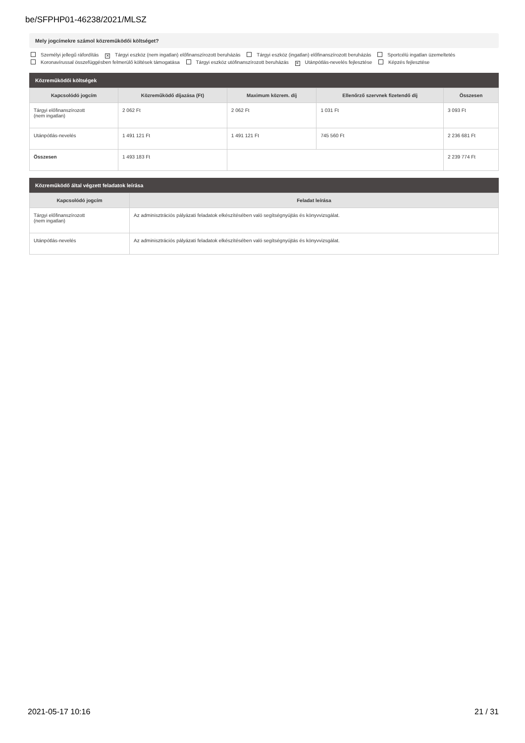be/SFPHP01-46238/2021/MLSZ
Mely jogcímekre számol közreműködői költséget?
Személyi jellegű ráfordítás ✕ Tárgyi eszköz (nem ingatlan) előfinanszírozott beruházás Tárgyi eszköz (ingatlan) előfinanszírozott beruházás Sportcélú ingatlan üzemeltetés
Koronavírussal összefüggésben felmerülő költések támogatása Tárgyi eszköz utófinanszírozott beruházás ✕ Utánpótlás-nevelés fejlesztése Képzés fejlesztése
Közreműködői költségek
| Kapcsolódó jogcím | Közreműködő díjazása (Ft) | Maximum közrem. díj | Ellenőrző szervnek fizetendő díj | Összesen |
| --- | --- | --- | --- | --- |
| Tárgyi előfinanszírozott (nem ingatlan) | 2 062 Ft | 2 062 Ft | 1 031 Ft | 3 093 Ft |
| Utánpótlás-nevelés | 1 491 121 Ft | 1 491 121 Ft | 745 560 Ft | 2 236 681 Ft |
| Összesen | 1 493 183 Ft | | | 2 239 774 Ft |
Közreműködő által végzett feladatok leírása
| Kapcsolódó jogcím | Feladat leírása |
| --- | --- |
| Tárgyi előfinanszírozott (nem ingatlan) | Az adminisztrációs pályázati feladatok elkészítésében való segítségnyújtás és könyvvizsgálat. |
| Utánpótlás-nevelés | Az adminisztrációs pályázati feladatok elkészítésében való segítségnyújtás és könyvvizsgálat. |
2021-05-17 10:16 21 / 31